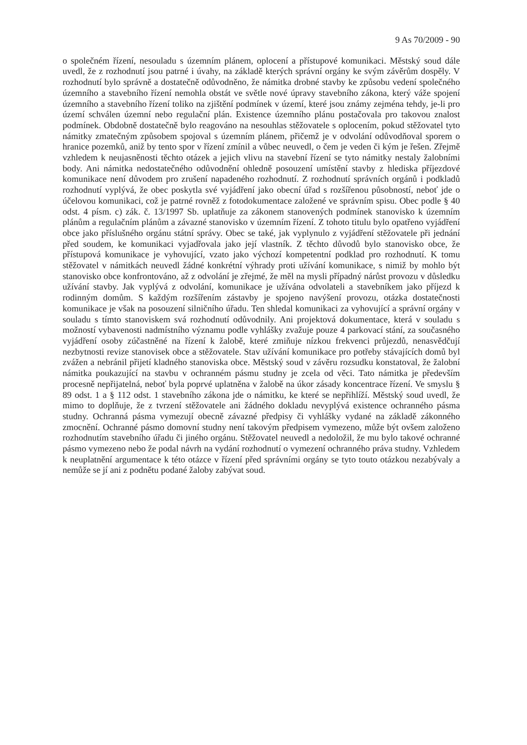9 As 70/2009 - 90
o společném řízení, nesouladu s územním plánem, oplocení a přístupové komunikaci. Městský soud dále uvedl, že z rozhodnutí jsou patrné i úvahy, na základě kterých správní orgány ke svým závěrům dospěly. V rozhodnutí bylo správně a dostatečně odůvodněno, že námitka drobné stavby ke způsobu vedení společného územního a stavebního řízení nemohla obstát ve světle nové úpravy stavebního zákona, který váže spojení územního a stavebního řízení toliko na zjištění podmínek v území, které jsou známy zejména tehdy, je-li pro území schválen územní nebo regulační plán. Existence územního plánu postačovala pro takovou znalost podmínek. Obdobně dostatečně bylo reagováno na nesouhlas stěžovatele s oplocením, pokud stěžovatel tyto námitky zmatečným způsobem spojoval s územním plánem, přičemž je v odvolání odůvodňoval sporem o hranice pozemků, aniž by tento spor v řízení zmínil a vůbec neuvedl, o čem je veden či kým je řešen. Zřejmě vzhledem k neujasněnosti těchto otázek a jejich vlivu na stavební řízení se tyto námitky nestaly žalobními body. Ani námitka nedostatečného odůvodnění ohledně posouzení umístění stavby z hlediska příjezdové komunikace není důvodem pro zrušení napadeného rozhodnutí. Z rozhodnutí správních orgánů i podkladů rozhodnutí vyplývá, že obec poskytla své vyjádření jako obecní úřad s rozšířenou působností, neboť jde o účelovou komunikaci, což je patrné rovněž z fotodokumentace založené ve správním spisu. Obec podle § 40 odst. 4 písm. c) zák. č. 13/1997 Sb. uplatňuje za zákonem stanovených podmínek stanovisko k územním plánům a regulačním plánům a závazné stanovisko v územním řízení. Z tohoto titulu bylo opatřeno vyjádření obce jako příslušného orgánu státní správy. Obec se také, jak vyplynulo z vyjádření stěžovatele při jednání před soudem, ke komunikaci vyjadřovala jako její vlastník. Z těchto důvodů bylo stanovisko obce, že přístupová komunikace je vyhovující, vzato jako výchozí kompetentní podklad pro rozhodnutí. K tomu stěžovatel v námitkách neuvedl žádné konkrétní výhrady proti užívání komunikace, s nimiž by mohlo být stanovisko obce konfrontováno, až z odvolání je zřejmé, že měl na mysli případný nárůst provozu v důsledku užívání stavby. Jak vyplývá z odvolání, komunikace je užívána odvolateli a stavebníkem jako příjezd k rodinným domům. S každým rozšířením zástavby je spojeno navýšení provozu, otázka dostatečnosti komunikace je však na posouzení silničního úřadu. Ten shledal komunikaci za vyhovující a správní orgány v souladu s tímto stanoviskem svá rozhodnutí odůvodnily. Ani projektová dokumentace, která v souladu s možností vybavenosti nadmístního významu podle vyhlášky zvažuje pouze 4 parkovací stání, za současného vyjádření osoby zúčastněné na řízení k žalobě, které zmiňuje nízkou frekvenci průjezdů, nenasvědčují nezbytnosti revize stanovisek obce a stěžovatele. Stav užívání komunikace pro potřeby stávajících domů byl zvážen a nebránil přijetí kladného stanoviska obce. Městský soud v závěru rozsudku konstatoval, že žalobní námitka poukazující na stavbu v ochranném pásmu studny je zcela od věci. Tato námitka je především procesně nepřijatelná, neboť byla poprvé uplatněna v žalobě na úkor zásady koncentrace řízení. Ve smyslu § 89 odst. 1 a § 112 odst. 1 stavebního zákona jde o námitku, ke které se nepřihlíží. Městský soud uvedl, že mimo to doplňuje, že z tvrzení stěžovatele ani žádného dokladu nevyplývá existence ochranného pásma studny. Ochranná pásma vymezují obecně závazné předpisy či vyhlášky vydané na základě zákonného zmocnění. Ochranné pásmo domovní studny není takovým předpisem vymezeno, může být ovšem založeno rozhodnutím stavebního úřadu či jiného orgánu. Stěžovatel neuvedl a nedoložil, že mu bylo takové ochranné pásmo vymezeno nebo že podal návrh na vydání rozhodnutí o vymezení ochranného práva studny. Vzhledem k neuplatnění argumentace k této otázce v řízení před správními orgány se tyto touto otázkou nezabývaly a nemůže se jí ani z podnětu podané žaloby zabývat soud.